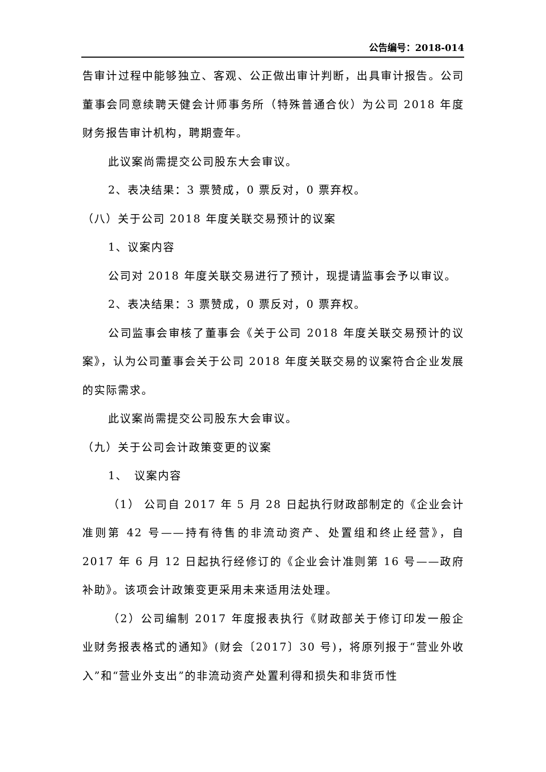公告编号：2018-014
告审计过程中能够独立、客观、公正做出审计判断，出具审计报告。公司董事会同意续聘天健会计师事务所（特殊普通合伙）为公司 2018 年度财务报告审计机构，聘期壹年。
此议案尚需提交公司股东大会审议。
2、表决结果：3 票赞成，0 票反对，0 票弃权。
（八）关于公司 2018 年度关联交易预计的议案
1、议案内容
公司对 2018 年度关联交易进行了预计，现提请监事会予以审议。
2、表决结果：3 票赞成，0 票反对，0 票弃权。
公司监事会审核了董事会《关于公司 2018 年度关联交易预计的议案》，认为公司董事会关于公司 2018 年度关联交易的议案符合企业发展的实际需求。
此议案尚需提交公司股东大会审议。
（九）关于公司会计政策变更的议案
1、　议案内容
（1） 公司自 2017 年 5 月 28 日起执行财政部制定的《企业会计准则第 42 号——持有待售的非流动资产、处置组和终止经营》，自 2017 年 6 月 12 日起执行经修订的《企业会计准则第 16 号——政府补助》。该项会计政策变更采用未来适用法处理。
（2）公司编制 2017 年度报表执行《财政部关于修订印发一般企业财务报表格式的通知》(财会〔2017〕30 号)，将原列报于“营业外收入”和“营业外支出”的非流动资产处置利得和损失和非货币性